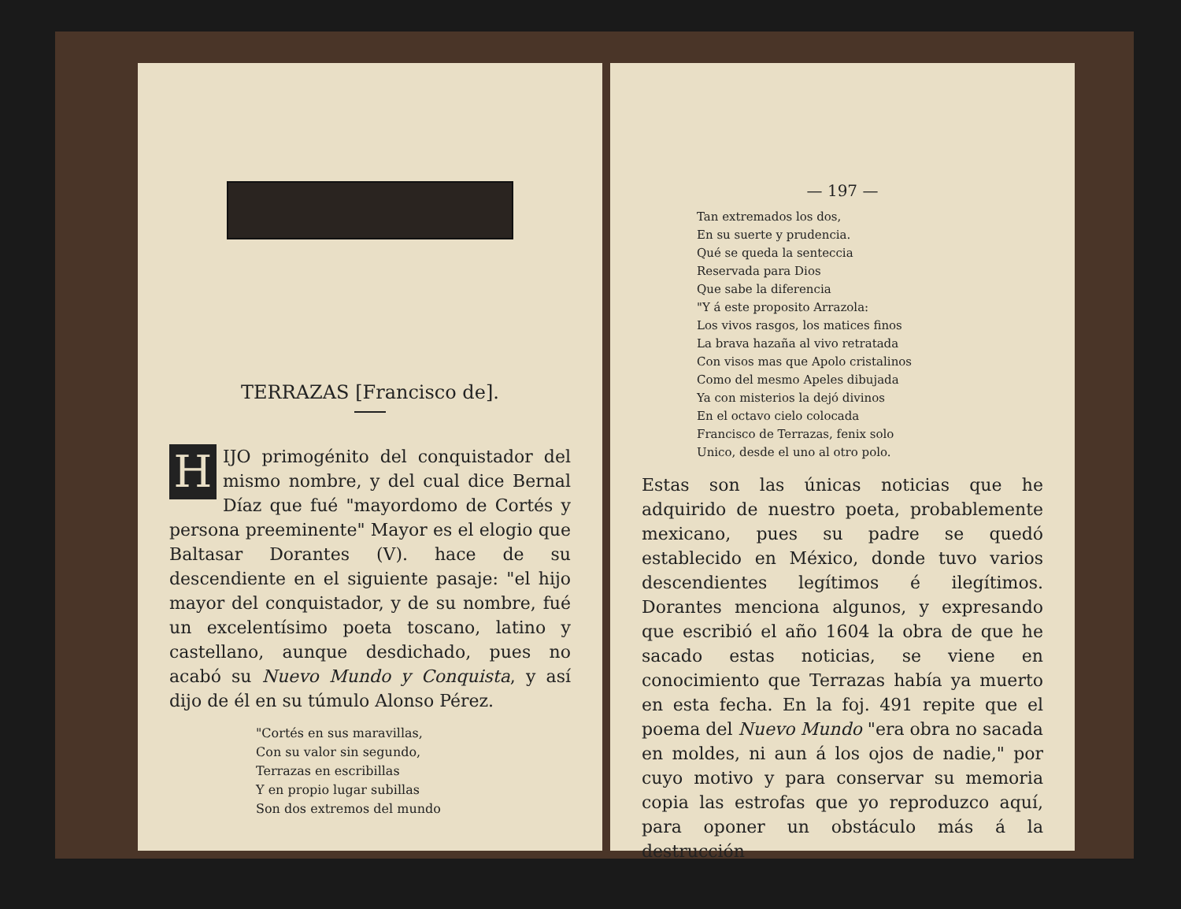TERRAZAS [Francisco de].
HIJO primogénito del conquistador del mismo nombre, y del cual dice Bernal Díaz que fué "mayordomo de Cortés y persona preeminente" Mayor es el elogio que Baltasar Dorantes (V). hace de su descendiente en el siguiente pasaje: "el hijo mayor del conquistador, y de su nombre, fué un excelentísimo poeta toscano, latino y castellano, aunque desdichado, pues no acabó su Nuevo Mundo y Conquista, y así dijo de él en su túmulo Alonso Pérez.
"Cortés en sus maravillas,
Con su valor sin segundo,
Terrazas en escribillas
Y en propio lugar subillas
Son dos extremos del mundo
— 197 —
Tan extremados los dos,
En su suerte y prudencia.
Qué se queda la senteccia
Reservada para Dios
Que sabe la diferencia
"Y á este proposito Arrazola:
Los vivos rasgos, los matices finos
La brava hazaña al vivo retratada
Con visos mas que Apolo cristalinos
Como del mesmo Apeles dibujada
Ya con misterios la dejó divinos
En el octavo cielo colocada
Francisco de Terrazas, fenix solo
Unico, desde el uno al otro polo.
Estas son las únicas noticias que he adquirido de nuestro poeta, probablemente mexicano, pues su padre se quedó establecido en México, donde tuvo varios descendientes legítimos é ilegítimos. Dorantes menciona algunos, y expresando que escribió el año 1604 la obra de que he sacado estas noticias, se viene en conocimiento que Terrazas había ya muerto en esta fecha. En la foj. 491 repite que el poema del Nuevo Mundo "era obra no sacada en moldes, ni aun á los ojos de nadie," por cuyo motivo y para conservar su memoria copia las estrofas que yo reproduzco aquí, para oponer un obstáculo más á la destrucción